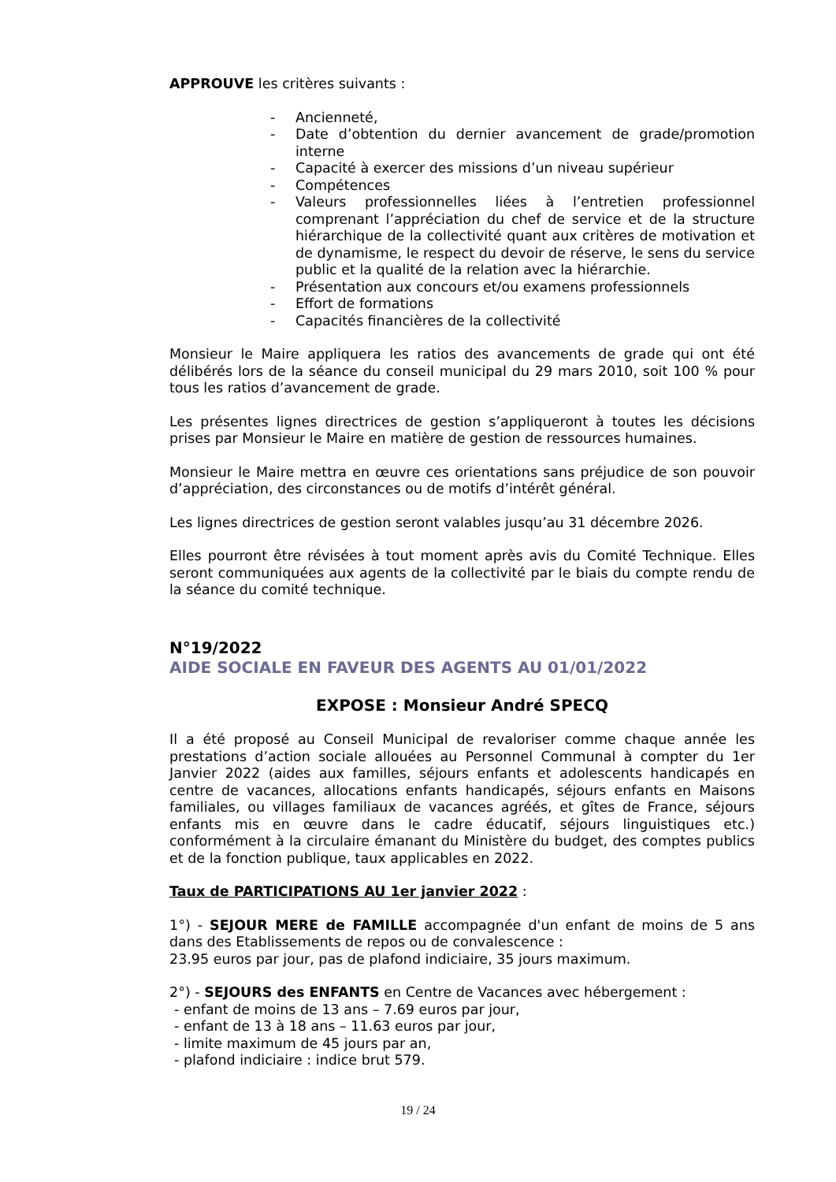APPROUVE les critères suivants :
- Ancienneté,
- Date d’obtention du dernier avancement de grade/promotion interne
- Capacité à exercer des missions d’un niveau supérieur
- Compétences
- Valeurs professionnelles liées à l’entretien professionnel comprenant l’appréciation du chef de service et de la structure hiérarchique de la collectivité quant aux critères de motivation et de dynamisme, le respect du devoir de réserve, le sens du service public et la qualité de la relation avec la hiérarchie.
- Présentation aux concours et/ou examens professionnels
- Effort de formations
- Capacités financières de la collectivité
Monsieur le Maire appliquera les ratios des avancements de grade qui ont été délibérés lors de la séance du conseil municipal du 29 mars 2010, soit 100 % pour tous les ratios d’avancement de grade.
Les présentes lignes directrices de gestion s’appliqueront à toutes les décisions prises par Monsieur le Maire en matière de gestion de ressources humaines.
Monsieur le Maire mettra en œuvre ces orientations sans préjudice de son pouvoir d’appréciation, des circonstances ou de motifs d’intérêt général.
Les lignes directrices de gestion seront valables jusqu’au 31 décembre 2026.
Elles pourront être révisées à tout moment après avis du Comité Technique. Elles seront communiquées aux agents de la collectivité par le biais du compte rendu de la séance du comité technique.
N°19/2022
AIDE SOCIALE EN FAVEUR DES AGENTS AU 01/01/2022
EXPOSE : Monsieur André SPECQ
Il a été proposé au Conseil Municipal de revaloriser comme chaque année les prestations d’action sociale allouées au Personnel Communal à compter du 1er Janvier 2022 (aides aux familles, séjours enfants et adolescents handicapés en centre de vacances, allocations enfants handicapés, séjours enfants en Maisons familiales, ou villages familiaux de vacances agréés, et gîtes de France, séjours enfants mis en œuvre dans le cadre éducatif, séjours linguistiques etc.) conformément à la circulaire émanant du Ministère du budget, des comptes publics et de la fonction publique, taux applicables en 2022.
Taux de PARTICIPATIONS AU 1er janvier 2022 :
1°) - SEJOUR MERE de FAMILLE accompagnée d'un enfant de moins de 5 ans dans des Etablissements de repos ou de convalescence :
23.95 euros par jour, pas de plafond indiciaire, 35 jours maximum.
2°) - SEJOURS des ENFANTS en Centre de Vacances avec hébergement :
- enfant de moins de 13 ans – 7.69 euros par jour,
- enfant de 13 à 18 ans – 11.63 euros par jour,
- limite maximum de 45 jours par an,
- plafond indiciaire : indice brut 579.
19 / 24